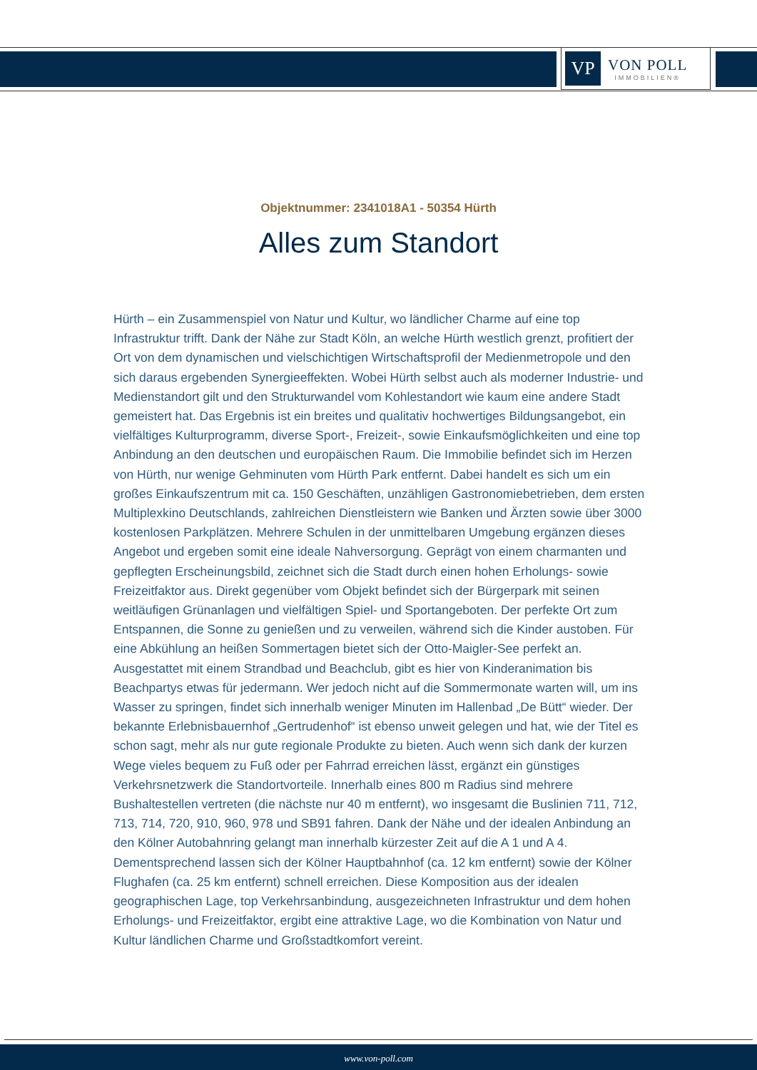VP
VON POLL
IMMOBILIEN®
Objektnummer: 2341018A1 - 50354 Hürth
Alles zum Standort
Hürth – ein Zusammenspiel von Natur und Kultur, wo ländlicher Charme auf eine top Infrastruktur trifft. Dank der Nähe zur Stadt Köln, an welche Hürth westlich grenzt, profitiert der Ort von dem dynamischen und vielschichtigen Wirtschaftsprofil der Medienmetropole und den sich daraus ergebenden Synergieeffekten. Wobei Hürth selbst auch als moderner Industrie- und Medienstandort gilt und den Strukturwandel vom Kohlestandort wie kaum eine andere Stadt gemeistert hat. Das Ergebnis ist ein breites und qualitativ hochwertiges Bildungsangebot, ein vielfältiges Kulturprogramm, diverse Sport-, Freizeit-, sowie Einkaufsmöglichkeiten und eine top Anbindung an den deutschen und europäischen Raum. Die Immobilie befindet sich im Herzen von Hürth, nur wenige Gehminuten vom Hürth Park entfernt. Dabei handelt es sich um ein großes Einkaufszentrum mit ca. 150 Geschäften, unzähligen Gastronomiebetrieben, dem ersten Multiplexkino Deutschlands, zahlreichen Dienstleistern wie Banken und Ärzten sowie über 3000 kostenlosen Parkplätzen. Mehrere Schulen in der unmittelbaren Umgebung ergänzen dieses Angebot und ergeben somit eine ideale Nahversorgung. Geprägt von einem charmanten und gepflegten Erscheinungsbild, zeichnet sich die Stadt durch einen hohen Erholungs- sowie Freizeitfaktor aus. Direkt gegenüber vom Objekt befindet sich der Bürgerpark mit seinen weitläufigen Grünanlagen und vielfältigen Spiel- und Sportangeboten. Der perfekte Ort zum Entspannen, die Sonne zu genießen und zu verweilen, während sich die Kinder austoben. Für eine Abkühlung an heißen Sommertagen bietet sich der Otto-Maigler-See perfekt an. Ausgestattet mit einem Strandbad und Beachclub, gibt es hier von Kinderanimation bis Beachpartys etwas für jedermann. Wer jedoch nicht auf die Sommermonate warten will, um ins Wasser zu springen, findet sich innerhalb weniger Minuten im Hallenbad „De Bütt“ wieder. Der bekannte Erlebnisbauernhof „Gertrudenhof“ ist ebenso unweit gelegen und hat, wie der Titel es schon sagt, mehr als nur gute regionale Produkte zu bieten. Auch wenn sich dank der kurzen Wege vieles bequem zu Fuß oder per Fahrrad erreichen lässt, ergänzt ein günstiges Verkehrsnetzwerk die Standortvorteile. Innerhalb eines 800 m Radius sind mehrere Bushaltestellen vertreten (die nächste nur 40 m entfernt), wo insgesamt die Buslinien 711, 712, 713, 714, 720, 910, 960, 978 und SB91 fahren. Dank der Nähe und der idealen Anbindung an den Kölner Autobahnring gelangt man innerhalb kürzester Zeit auf die A 1 und A 4. Dementsprechend lassen sich der Kölner Hauptbahnhof (ca. 12 km entfernt) sowie der Kölner Flughafen (ca. 25 km entfernt) schnell erreichen. Diese Komposition aus der idealen geographischen Lage, top Verkehrsanbindung, ausgezeichneten Infrastruktur und dem hohen Erholungs- und Freizeitfaktor, ergibt eine attraktive Lage, wo die Kombination von Natur und Kultur ländlichen Charme und Großstadtkomfort vereint.
www.von-poll.com